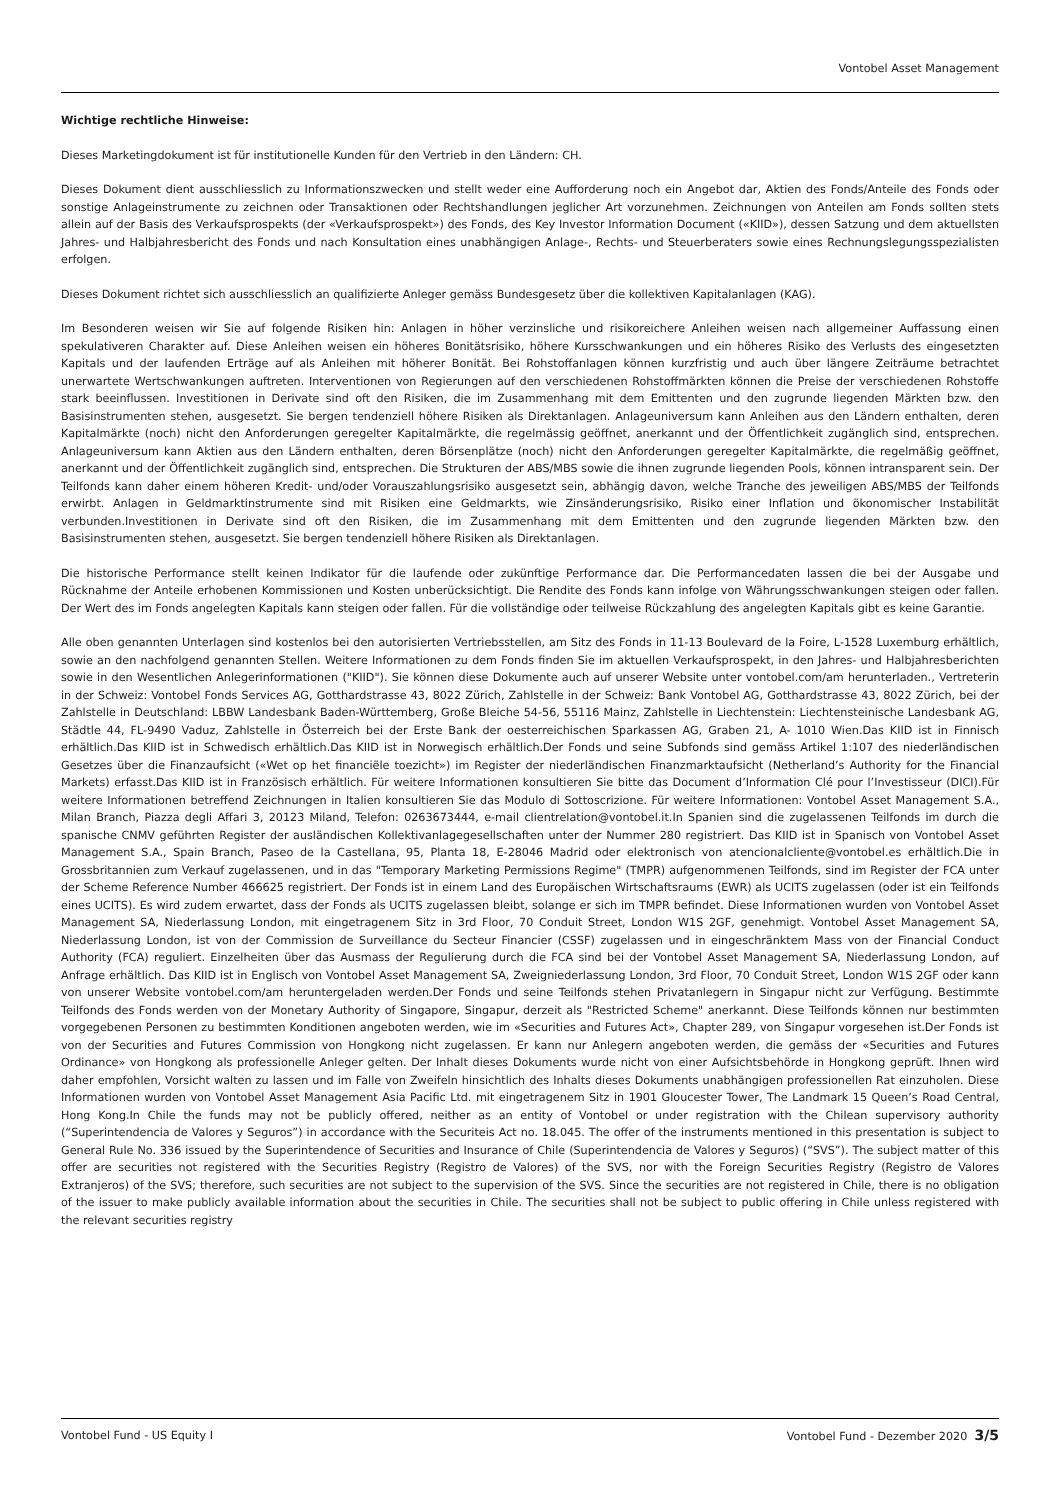Vontobel Asset Management
Wichtige rechtliche Hinweise:
Dieses Marketingdokument ist für institutionelle Kunden für den Vertrieb in den Ländern: CH.
Dieses Dokument dient ausschliesslich zu Informationszwecken und stellt weder eine Aufforderung noch ein Angebot dar, Aktien des Fonds/Anteile des Fonds oder sonstige Anlageinstrumente zu zeichnen oder Transaktionen oder Rechtshandlungen jeglicher Art vorzunehmen. Zeichnungen von Anteilen am Fonds sollten stets allein auf der Basis des Verkaufsprospekts (der «Verkaufsprospekt») des Fonds, des Key Investor Information Document («KIID»), dessen Satzung und dem aktuellsten Jahres- und Halbjahresbericht des Fonds und nach Konsultation eines unabhängigen Anlage-, Rechts- und Steuerberaters sowie eines Rechnungslegungsspezialisten erfolgen.
Dieses Dokument richtet sich ausschliesslich an qualifizierte Anleger gemäss Bundesgesetz über die kollektiven Kapitalanlagen (KAG).
Im Besonderen weisen wir Sie auf folgende Risiken hin: Anlagen in höher verzinsliche und risikoreichere Anleihen weisen nach allgemeiner Auffassung einen spekulativeren Charakter auf. Diese Anleihen weisen ein höheres Bonitätsrisiko, höhere Kursschwankungen und ein höheres Risiko des Verlusts des eingesetzten Kapitals und der laufenden Erträge auf als Anleihen mit höherer Bonität. Bei Rohstoffanlagen können kurzfristig und auch über längere Zeiträume betrachtet unerwartete Wertschwankungen auftreten. Interventionen von Regierungen auf den verschiedenen Rohstoffmärkten können die Preise der verschiedenen Rohstoffe stark beeinflussen. Investitionen in Derivate sind oft den Risiken, die im Zusammenhang mit dem Emittenten und den zugrunde liegenden Märkten bzw. den Basisinstrumenten stehen, ausgesetzt. Sie bergen tendenziell höhere Risiken als Direktanlagen. Anlageuniversum kann Anleihen aus den Ländern enthalten, deren Kapitalmärkte (noch) nicht den Anforderungen geregelter Kapitalmärkte, die regelmässig geöffnet, anerkannt und der Öffentlichkeit zugänglich sind, entsprechen. Anlageuniversum kann Aktien aus den Ländern enthalten, deren Börsenplätze (noch) nicht den Anforderungen geregelter Kapitalmärkte, die regelmäßig geöffnet, anerkannt und der Öffentlichkeit zugänglich sind, entsprechen. Die Strukturen der ABS/MBS sowie die ihnen zugrunde liegenden Pools, können intransparent sein. Der Teilfonds kann daher einem höheren Kredit- und/oder Vorauszahlungsrisiko ausgesetzt sein, abhängig davon, welche Tranche des jeweiligen ABS/MBS der Teilfonds erwirbt. Anlagen in Geldmarktinstrumente sind mit Risiken eine Geldmarkts, wie Zinsänderungsrisiko, Risiko einer Inflation und ökonomischer Instabilität verbunden.Investitionen in Derivate sind oft den Risiken, die im Zusammenhang mit dem Emittenten und den zugrunde liegenden Märkten bzw. den Basisinstrumenten stehen, ausgesetzt. Sie bergen tendenziell höhere Risiken als Direktanlagen.
Die historische Performance stellt keinen Indikator für die laufende oder zukünftige Performance dar. Die Performancedaten lassen die bei der Ausgabe und Rücknahme der Anteile erhobenen Kommissionen und Kosten unberücksichtigt. Die Rendite des Fonds kann infolge von Währungsschwankungen steigen oder fallen. Der Wert des im Fonds angelegten Kapitals kann steigen oder fallen. Für die vollständige oder teilweise Rückzahlung des angelegten Kapitals gibt es keine Garantie.
Alle oben genannten Unterlagen sind kostenlos bei den autorisierten Vertriebsstellen, am Sitz des Fonds in 11-13 Boulevard de la Foire, L-1528 Luxemburg erhältlich, sowie an den nachfolgend genannten Stellen. Weitere Informationen zu dem Fonds finden Sie im aktuellen Verkaufsprospekt, in den Jahres- und Halbjahresberichten sowie in den Wesentlichen Anlegerinformationen ("KIID"). Sie können diese Dokumente auch auf unserer Website unter vontobel.com/am herunterladen., Vertreterin in der Schweiz: Vontobel Fonds Services AG, Gotthardstrasse 43, 8022 Zürich, Zahlstelle in der Schweiz: Bank Vontobel AG, Gotthardstrasse 43, 8022 Zürich, bei der Zahlstelle in Deutschland: LBBW Landesbank Baden-Württemberg, Große Bleiche 54-56, 55116 Mainz, Zahlstelle in Liechtenstein: Liechtensteinische Landesbank AG, Städtle 44, FL-9490 Vaduz, Zahlstelle in Österreich bei der Erste Bank der oesterreichischen Sparkassen AG, Graben 21, A- 1010 Wien.Das KIID ist in Finnisch erhältlich.Das KIID ist in Schwedisch erhältlich.Das KIID ist in Norwegisch erhältlich.Der Fonds und seine Subfonds sind gemäss Artikel 1:107 des niederländischen Gesetzes über die Finanzaufsicht («Wet op het financiële toezicht») im Register der niederländischen Finanzmarktaufsicht (Netherland’s Authority for the Financial Markets) erfasst.Das KIID ist in Französisch erhältlich. Für weitere Informationen konsultieren Sie bitte das Document d’Information Clé pour l’Investisseur (DICI).Für weitere Informationen betreffend Zeichnungen in Italien konsultieren Sie das Modulo di Sottoscrizione. Für weitere Informationen: Vontobel Asset Management S.A., Milan Branch, Piazza degli Affari 3, 20123 Miland, Telefon: 0263673444, e-mail clientrelation@vontobel.it.In Spanien sind die zugelassenen Teilfonds im durch die spanische CNMV geführten Register der ausländischen Kollektivanlagegesellschaften unter der Nummer 280 registriert. Das KIID ist in Spanisch von Vontobel Asset Management S.A., Spain Branch, Paseo de la Castellana, 95, Planta 18, E-28046 Madrid oder elektronisch von atencionalcliente@vontobel.es erhältlich.Die in Grossbritannien zum Verkauf zugelassenen, und in das "Temporary Marketing Permissions Regime" (TMPR) aufgenommenen Teilfonds, sind im Register der FCA unter der Scheme Reference Number 466625 registriert. Der Fonds ist in einem Land des Europäischen Wirtschaftsraums (EWR) als UCITS zugelassen (oder ist ein Teilfonds eines UCITS). Es wird zudem erwartet, dass der Fonds als UCITS zugelassen bleibt, solange er sich im TMPR befindet. Diese Informationen wurden von Vontobel Asset Management SA, Niederlassung London, mit eingetragenem Sitz in 3rd Floor, 70 Conduit Street, London W1S 2GF, genehmigt. Vontobel Asset Management SA, Niederlassung London, ist von der Commission de Surveillance du Secteur Financier (CSSF) zugelassen und in eingeschränktem Mass von der Financial Conduct Authority (FCA) reguliert. Einzelheiten über das Ausmass der Regulierung durch die FCA sind bei der Vontobel Asset Management SA, Niederlassung London, auf Anfrage erhältlich. Das KIID ist in Englisch von Vontobel Asset Management SA, Zweigniederlassung London, 3rd Floor, 70 Conduit Street, London W1S 2GF oder kann von unserer Website vontobel.com/am heruntergeladen werden.Der Fonds und seine Teilfonds stehen Privatanlegern in Singapur nicht zur Verfügung. Bestimmte Teilfonds des Fonds werden von der Monetary Authority of Singapore, Singapur, derzeit als "Restricted Scheme" anerkannt. Diese Teilfonds können nur bestimmten vorgegebenen Personen zu bestimmten Konditionen angeboten werden, wie im «Securities and Futures Act», Chapter 289, von Singapur vorgesehen ist.Der Fonds ist von der Securities and Futures Commission von Hongkong nicht zugelassen. Er kann nur Anlegern angeboten werden, die gemäss der «Securities and Futures Ordinance» von Hongkong als professionelle Anleger gelten. Der Inhalt dieses Dokuments wurde nicht von einer Aufsichtsbehörde in Hongkong geprüft. Ihnen wird daher empfohlen, Vorsicht walten zu lassen und im Falle von Zweifeln hinsichtlich des Inhalts dieses Dokuments unabhängigen professionellen Rat einzuholen. Diese Informationen wurden von Vontobel Asset Management Asia Pacific Ltd. mit eingetragenem Sitz in 1901 Gloucester Tower, The Landmark 15 Queen’s Road Central, Hong Kong.In Chile the funds may not be publicly offered, neither as an entity of Vontobel or under registration with the Chilean supervisory authority (“Superintendencia de Valores y Seguros”) in accordance with the Securiteis Act no. 18.045. The offer of the instruments mentioned in this presentation is subject to General Rule No. 336 issued by the Superintendence of Securities and Insurance of Chile (Superintendencia de Valores y Seguros) (“SVS”). The subject matter of this offer are securities not registered with the Securities Registry (Registro de Valores) of the SVS, nor with the Foreign Securities Registry (Registro de Valores Extranjeros) of the SVS; therefore, such securities are not subject to the supervision of the SVS. Since the securities are not registered in Chile, there is no obligation of the issuer to make publicly available information about the securities in Chile. The securities shall not be subject to public offering in Chile unless registered with the relevant securities registry
Vontobel Fund - US Equity I Vontobel Fund - Dezember 2020 3/5